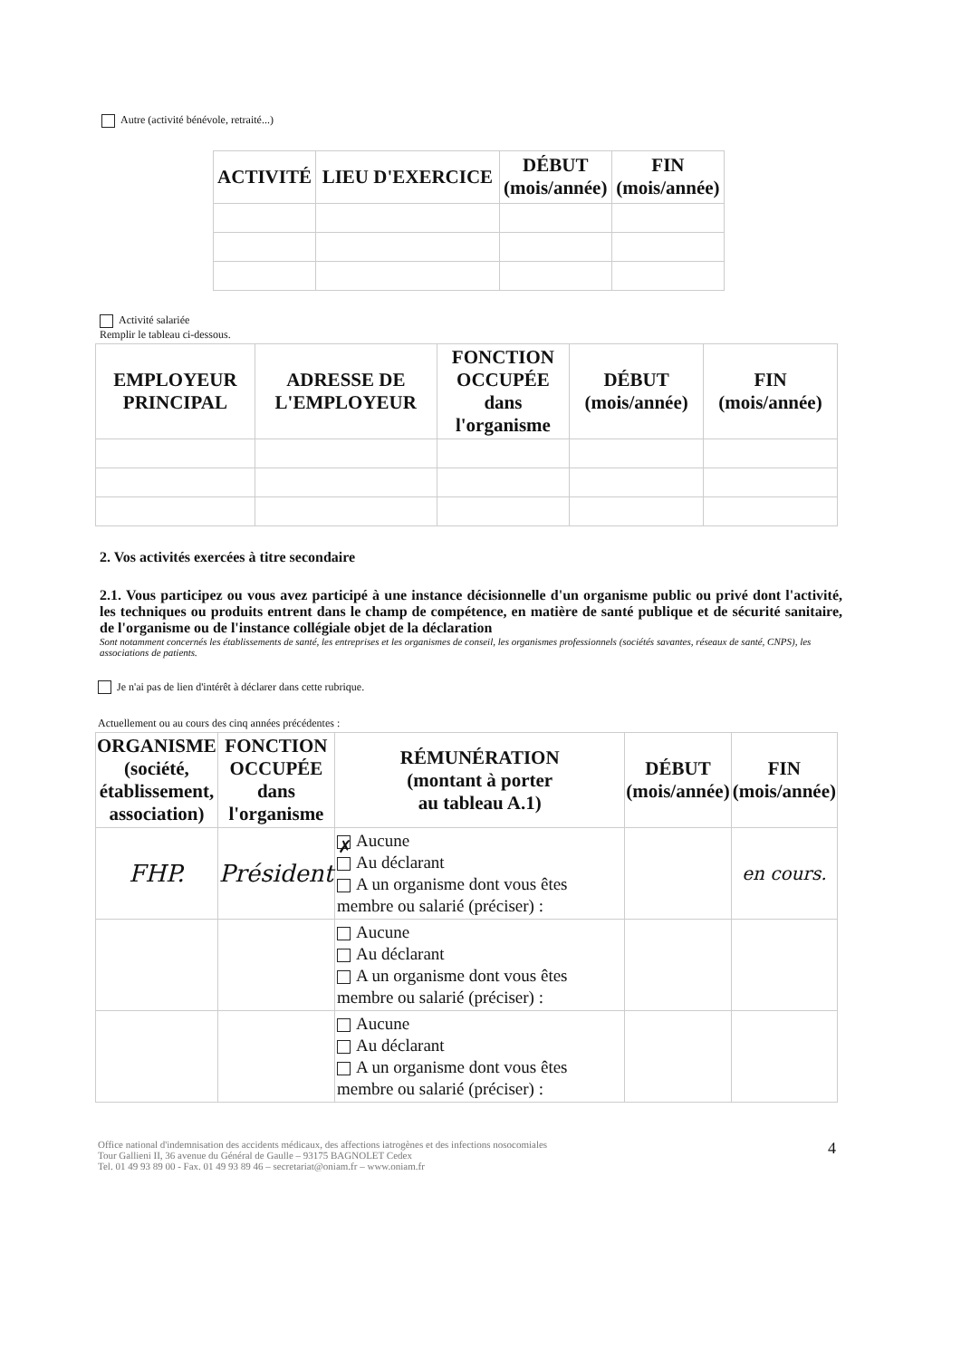Autre (activité bénévole, retraité...)
| ACTIVITÉ | LIEU D'EXERCICE | DÉBUT (mois/année) | FIN (mois/année) |
| --- | --- | --- | --- |
Activité salariée
Remplir le tableau ci-dessous.
| EMPLOYEUR PRINCIPAL | ADRESSE DE L'EMPLOYEUR | FONCTION OCCUPÉE dans l'organisme | DÉBUT (mois/année) | FIN (mois/année) |
| --- | --- | --- | --- | --- |
2. Vos activités exercées à titre secondaire
2.1. Vous participez ou vous avez participé à une instance décisionnelle d'un organisme public ou privé dont l'activité, les techniques ou produits entrent dans le champ de compétence, en matière de santé publique et de sécurité sanitaire, de l'organisme ou de l'instance collégiale objet de la déclaration
Sont notamment concernés les établissements de santé, les entreprises et les organismes de conseil, les organismes professionnels (sociétés savantes, réseaux de santé, CNPS), les associations de patients.
Je n'ai pas de lien d'intérêt à déclarer dans cette rubrique.
Actuellement ou au cours des cinq années précédentes :
| ORGANISME (société, établissement, association) | FONCTION OCCUPÉE dans l'organisme | RÉMUNÉRATION (montant à porter au tableau A.1) | DÉBUT (mois/année) | FIN (mois/année) |
| --- | --- | --- | --- | --- |
| FHP. | Président | ✗ Aucune Au déclarant A un organisme dont vous êtes membre ou salarié (préciser) : | | en cours. |
| | | Aucune Au déclarant A un organisme dont vous êtes membre ou salarié (préciser) : | | |
| | | Aucune Au déclarant A un organisme dont vous êtes membre ou salarié (préciser) : | | |
Office national d'indemnisation des accidents médicaux, des affections iatrogènes et des infections nosocomiales
Tour Gallieni II, 36 avenue du Général de Gaulle – 93175 BAGNOLET Cedex
Tel. 01 49 93 89 00 - Fax. 01 49 93 89 46 – secretariat@oniam.fr – www.oniam.fr
4